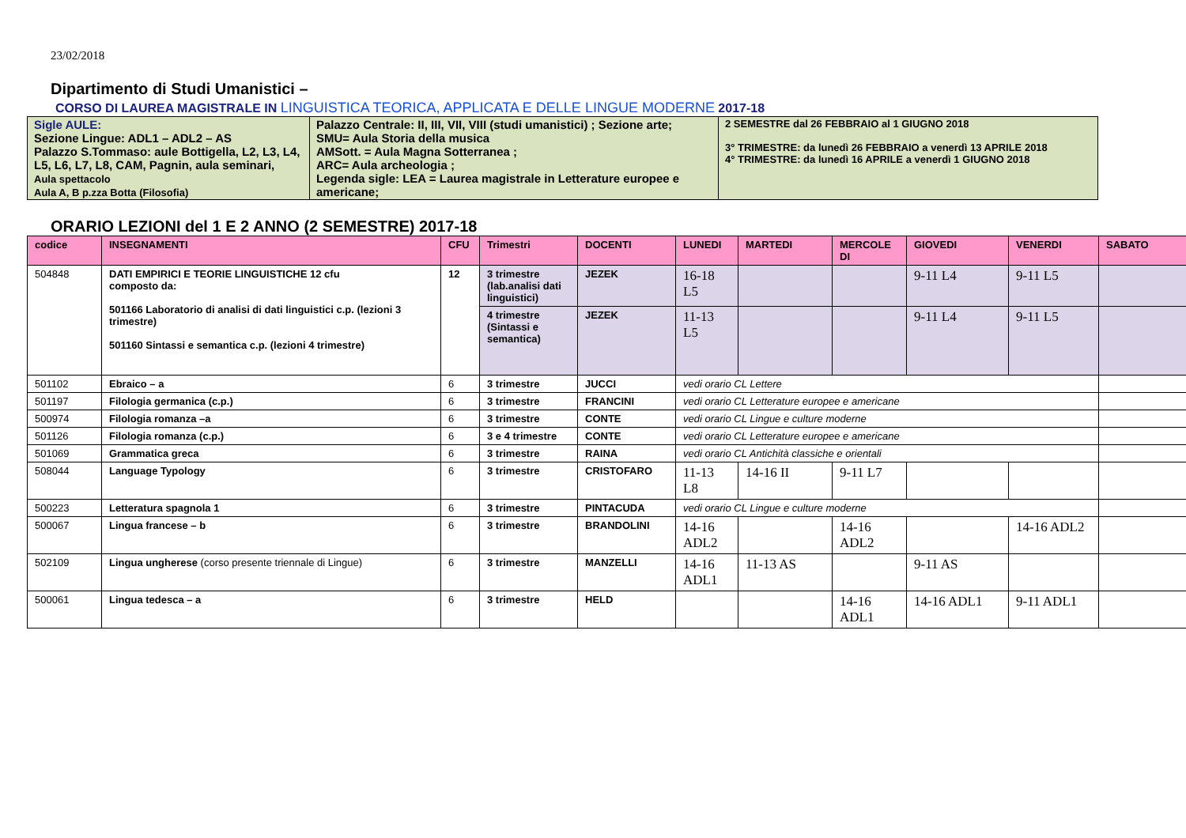23/02/2018
Dipartimento di Studi Umanistici –
CORSO DI LAUREA MAGISTRALE IN LINGUISTICA TEORICA, APPLICATA E DELLE LINGUE MODERNE 2017-18
| Sigle AULE: Sezione Lingue: ADL1 – ADL2 – AS Palazzo S.Tommaso: aule Bottigella, L2, L3, L4, L5, L6, L7, L8, CAM, Pagnin, aula seminari, Aula spettacolo Aula A, B p.zza Botta (Filosofia) | Palazzo Centrale: II, III, VII, VIII (studi umanistici) ; Sezione arte; SMU= Aula Storia della musica AMSott. = Aula Magna Sotterranea ; ARC= Aula archeologia ; Legenda sigle: LEA = Laurea magistrale in Letterature europee e americane; | 2 SEMESTRE dal 26 FEBBRAIO al 1 GIUGNO 2018 3° TRIMESTRE: da lunedì 26 FEBBRAIO a venerdì 13 APRILE 2018 4° TRIMESTRE: da lunedì 16 APRILE a venerdì 1 GIUGNO 2018 |
ORARIO LEZIONI del 1 E 2 ANNO (2 SEMESTRE) 2017-18
| codice | INSEGNAMENTI | CFU | Trimestri | DOCENTI | LUNEDI | MARTEDI | MERCOLE DI | GIOVEDI | VENERDI | SABATO |
| --- | --- | --- | --- | --- | --- | --- | --- | --- | --- | --- |
| 504848 | DATI EMPIRICI E TEORIE LINGUISTICHE 12 cfu composto da: 501166 Laboratorio di analisi di dati linguistici c.p. (lezioni 3 trimestre) 501160 Sintassi e semantica c.p. (lezioni 4 trimestre) | 12 | 3 trimestre (lab.analisi dati linguistici) | JEZEK | 16-18 L5 | | | 9-11 L4 | 9-11 L5 | |
| | | | 4 trimestre (Sintassi e semantica) | JEZEK | 11-13 L5 | | | 9-11 L4 | 9-11 L5 | |
| 501102 | Ebraico – a | 6 | 3 trimestre | JUCCI | vedi orario CL Lettere | | | | | |
| 501197 | Filologia germanica (c.p.) | 6 | 3 trimestre | FRANCINI | vedi orario CL Letterature europee e americane | | | | | |
| 500974 | Filologia romanza –a | 6 | 3 trimestre | CONTE | vedi orario CL Lingue e culture moderne | | | | | |
| 501126 | Filologia romanza (c.p.) | 6 | 3 e 4 trimestre | CONTE | vedi orario CL Letterature europee e americane | | | | | |
| 501069 | Grammatica greca | 6 | 3 trimestre | RAINA | vedi orario CL Antichità classiche e orientali | | | | | |
| 508044 | Language Typology | 6 | 3 trimestre | CRISTOFARO | 11-13 L8 | 14-16 II | 9-11 L7 | | | |
| 500223 | Letteratura spagnola 1 | 6 | 3 trimestre | PINTACUDA | vedi orario CL Lingue e culture moderne | | | | | |
| 500067 | Lingua francese – b | 6 | 3 trimestre | BRANDOLINI | 14-16 ADL2 | | 14-16 ADL2 | | 14-16 ADL2 | |
| 502109 | Lingua ungherese (corso presente triennale di Lingue) | 6 | 3 trimestre | MANZELLI | 14-16 ADL1 | 11-13 AS | | 9-11 AS | | |
| 500061 | Lingua tedesca – a | 6 | 3 trimestre | HELD | | | 14-16 ADL1 | 14-16 ADL1 | 9-11 ADL1 | |